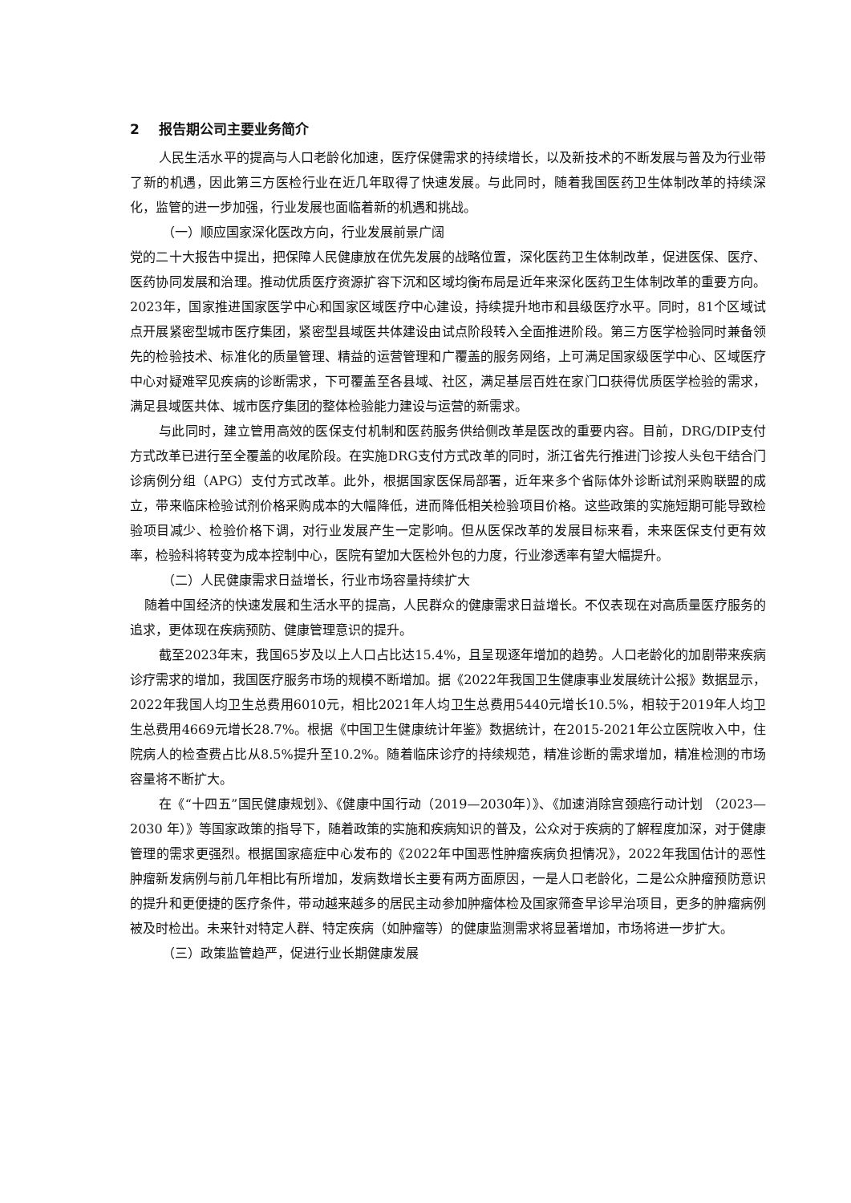2 报告期公司主要业务简介
人民生活水平的提高与人口老龄化加速，医疗保健需求的持续增长，以及新技术的不断发展与普及为行业带了新的机遇，因此第三方医检行业在近几年取得了快速发展。与此同时，随着我国医药卫生体制改革的持续深化，监管的进一步加强，行业发展也面临着新的机遇和挑战。
（一）顺应国家深化医改方向，行业发展前景广阔
党的二十大报告中提出，把保障人民健康放在优先发展的战略位置，深化医药卫生体制改革，促进医保、医疗、医药协同发展和治理。推动优质医疗资源扩容下沉和区域均衡布局是近年来深化医药卫生体制改革的重要方向。2023年，国家推进国家医学中心和国家区域医疗中心建设，持续提升地市和县级医疗水平。同时，81个区域试点开展紧密型城市医疗集团，紧密型县域医共体建设由试点阶段转入全面推进阶段。第三方医学检验同时兼备领先的检验技术、标准化的质量管理、精益的运营管理和广覆盖的服务网络，上可满足国家级医学中心、区域医疗中心对疑难罕见疾病的诊断需求，下可覆盖至各县域、社区，满足基层百姓在家门口获得优质医学检验的需求，满足县域医共体、城市医疗集团的整体检验能力建设与运营的新需求。
与此同时，建立管用高效的医保支付机制和医药服务供给侧改革是医改的重要内容。目前，DRG/DIP支付方式改革已进行至全覆盖的收尾阶段。在实施DRG支付方式改革的同时，浙江省先行推进门诊按人头包干结合门诊病例分组（APG）支付方式改革。此外，根据国家医保局部署，近年来多个省际体外诊断试剂采购联盟的成立，带来临床检验试剂价格采购成本的大幅降低，进而降低相关检验项目价格。这些政策的实施短期可能导致检验项目减少、检验价格下调，对行业发展产生一定影响。但从医保改革的发展目标来看，未来医保支付更有效率，检验科将转变为成本控制中心，医院有望加大医检外包的力度，行业渗透率有望大幅提升。
（二）人民健康需求日益增长，行业市场容量持续扩大
随着中国经济的快速发展和生活水平的提高，人民群众的健康需求日益增长。不仅表现在对高质量医疗服务的追求，更体现在疾病预防、健康管理意识的提升。
截至2023年末，我国65岁及以上人口占比达15.4%，且呈现逐年增加的趋势。人口老龄化的加剧带来疾病诊疗需求的增加，我国医疗服务市场的规模不断增加。据《2022年我国卫生健康事业发展统计公报》数据显示，2022年我国人均卫生总费用6010元，相比2021年人均卫生总费用5440元增长10.5%，相较于2019年人均卫生总费用4669元增长28.7%。根据《中国卫生健康统计年鉴》数据统计，在2015-2021年公立医院收入中，住院病人的检查费占比从8.5%提升至10.2%。随着临床诊疗的持续规范，精准诊断的需求增加，精准检测的市场容量将不断扩大。
在《“十四五”国民健康规划》、《健康中国行动（2019—2030年）》、《加速消除宫颈癌行动计划 （2023—2030 年）》等国家政策的指导下，随着政策的实施和疾病知识的普及，公众对于疾病的了解程度加深，对于健康管理的需求更强烈。根据国家癌症中心发布的《2022年中国恶性肿瘤疾病负担情况》，2022年我国估计的恶性肿瘤新发病例与前几年相比有所增加，发病数增长主要有两方面原因，一是人口老龄化，二是公众肿瘤预防意识的提升和更便捷的医疗条件，带动越来越多的居民主动参加肿瘤体检及国家筛查早诊早治项目，更多的肿瘤病例被及时检出。未来针对特定人群、特定疾病（如肿瘤等）的健康监测需求将显著增加，市场将进一步扩大。
（三）政策监管趋严，促进行业长期健康发展